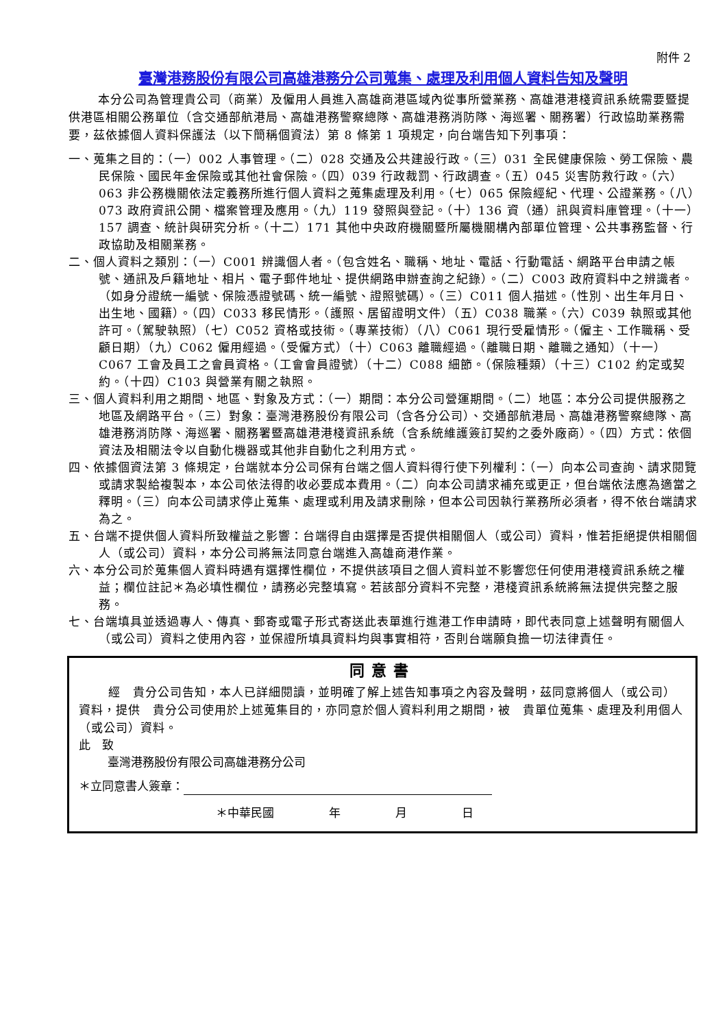附件 2
臺灣港務股份有限公司高雄港務分公司蒐集、處理及利用個人資料告知及聲明
本分公司為管理貴公司（商業）及僱用人員進入高雄商港區域內從事所營業務、高雄港港棧資訊系統需要暨提供港區相關公務單位（含交通部航港局、高雄港務警察總隊、高雄港務消防隊、海巡署、關務署）行政協助業務需要，茲依據個人資料保護法（以下簡稱個資法）第 8 條第 1 項規定，向台端告知下列事項：
一、蒐集之目的：（一）002 人事管理。（二）028 交通及公共建設行政。（三）031 全民健康保險、勞工保險、農民保險、國民年金保險或其他社會保險。（四）039 行政裁罰、行政調查。（五）045 災害防救行政。（六）063 非公務機關依法定義務所進行個人資料之蒐集處理及利用。（七）065 保險經紀、代理、公證業務。（八）073 政府資訊公開、檔案管理及應用。（九）119 發照與登記。（十）136 資（通）訊與資料庫管理。（十一）157 調查、統計與研究分析。（十二）171 其他中央政府機關暨所屬機關構內部單位管理、公共事務監督、行政協助及相關業務。
二、個人資料之類別：（一）C001 辨識個人者。（包含姓名、職稱、地址、電話、行動電話、網路平台申請之帳號、通訊及戶籍地址、相片、電子郵件地址、提供網路申辦查詢之紀錄）。（二）C003 政府資料中之辨識者。（如身分證統一編號、保險憑證號碼、統一編號、證照號碼）。（三）C011 個人描述。（性別、出生年月日、出生地、國籍）。（四）C033 移民情形。（護照、居留證明文件）（五）C038 職業。（六）C039 執照或其他許可。（駕駛執照）（七）C052 資格或技術。（專業技術）（八）C061 現行受雇情形。（僱主、工作職稱、受顧日期）（九）C062 僱用經過。（受僱方式）（十）C063 離職經過。（離職日期、離職之通知）（十一）C067 工會及員工之會員資格。（工會會員證號）（十二）C088 細節。（保險種類）（十三）C102 約定或契約。（十四）C103 與營業有關之執照。
三、個人資料利用之期間、地區、對象及方式：（一）期間：本分公司營運期間。（二）地區：本分公司提供服務之地區及網路平台。（三）對象：臺灣港務股份有限公司（含各分公司）、交通部航港局、高雄港務警察總隊、高雄港務消防隊、海巡署、關務署暨高雄港港棧資訊系統（含系統維護簽訂契約之委外廠商）。（四）方式：依個資法及相關法令以自動化機器或其他非自動化之利用方式。
四、依據個資法第 3 條規定，台端就本分公司保有台端之個人資料得行使下列權利：（一）向本公司查詢、請求閱覽或請求製給複製本，本公司依法得酌收必要成本費用。（二）向本公司請求補充或更正，但台端依法應為適當之釋明。（三）向本公司請求停止蒐集、處理或利用及請求刪除，但本公司因執行業務所必須者，得不依台端請求為之。
五、台端不提供個人資料所致權益之影響：台端得自由選擇是否提供相關個人（或公司）資料，惟若拒絕提供相關個人（或公司）資料，本分公司將無法同意台端進入高雄商港作業。
六、本分公司於蒐集個人資料時遇有選擇性欄位，不提供該項目之個人資料並不影響您任何使用港棧資訊系統之權益；欄位註記＊為必填性欄位，請務必完整填寫。若該部分資料不完整，港棧資訊系統將無法提供完整之服務。
七、台端填具並透過專人、傳真、郵寄或電子形式寄送此表單進行進港工作申請時，即代表同意上述聲明有關個人（或公司）資料之使用內容，並保證所填具資料均與事實相符，否則台端願負擔一切法律責任。
同意書
經　貴分公司告知，本人已詳細閱讀，並明確了解上述告知事項之內容及聲明，茲同意將個人（或公司）資料，提供　貴分公司使用於上述蒐集目的，亦同意於個人資料利用之期間，被　貴單位蒐集、處理及利用個人（或公司）資料。
此　致
臺灣港務股份有限公司高雄港務分公司
＊立同意書人簽章：
＊中華民國 年 月 日